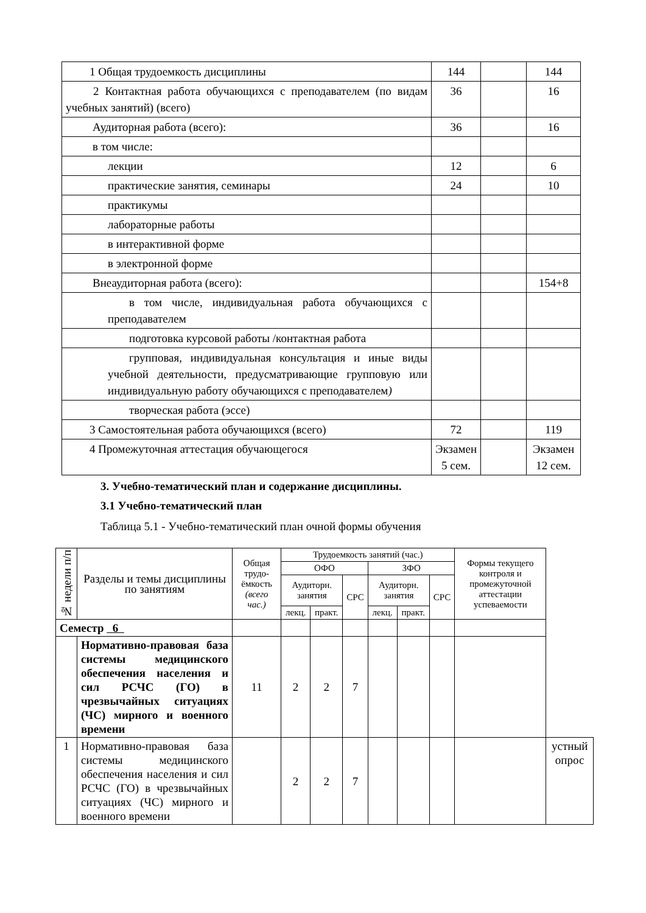| 1 Общая трудоемкость дисциплины | 144 | | 144 |
| 2 Контактная работа обучающихся с преподавателем (по видам учебных занятий) (всего) | 36 | | 16 |
| Аудиторная работа (всего): | 36 | | 16 |
| в том числе: | | | |
| лекции | 12 | | 6 |
| практические занятия, семинары | 24 | | 10 |
| практикумы | | | |
| лабораторные работы | | | |
| в интерактивной форме | | | |
| в электронной форме | | | |
| Внеаудиторная работа (всего): | | | 154+8 |
| в том числе, индивидуальная работа обучающихся с преподавателем | | | |
| подготовка курсовой работы /контактная работа | | | |
| групповая, индивидуальная консультация и иные виды учебной деятельности, предусматривающие групповую или индивидуальную работу обучающихся с преподавателем ) | | | |
| творческая работа (эссе) | | | |
| 3 Самостоятельная работа обучающихся (всего) | 72 | | 119 |
| 4 Промежуточная аттестация обучающегося | Экзамен 5 сем. | | Экзамен 12 сем. |
3. Учебно-тематический план и содержание дисциплины.
3.1 Учебно-тематический план
Таблица 5.1 - Учебно-тематический план очной формы обучения
| № недели п/п | Разделы и темы дисциплины по занятиям | Общая трудо-ёмкость (всего час.) | Трудоемкость занятий (час.) | | | | | | Формы текущего контроля и промежуточной аттестации успеваемости | |
| | | | ОФО | | | ЗФО | | | | |
| | | | Аудиторн. занятия | | СРС | Аудиторн. занятия | | СРС | | |
| | | | лекц. | практ. | | лекц. | практ. | | | |
| Семестр 6 | | | | | | | | | | |
| | Нормативно-правовая база системы медицинского обеспечения населения и сил РСЧС (ГО) в чрезвычайных ситуациях (ЧС) мирного и военного времени | 11 | 2 | 2 | 7 | | | | | |
| 1 | Нормативно-правовая база системы медицинского обеспечения населения и сил РСЧС (ГО) в чрезвычайных ситуациях (ЧС) мирного и военного времени | | 2 | 2 | 7 | | | | | устный опрос |